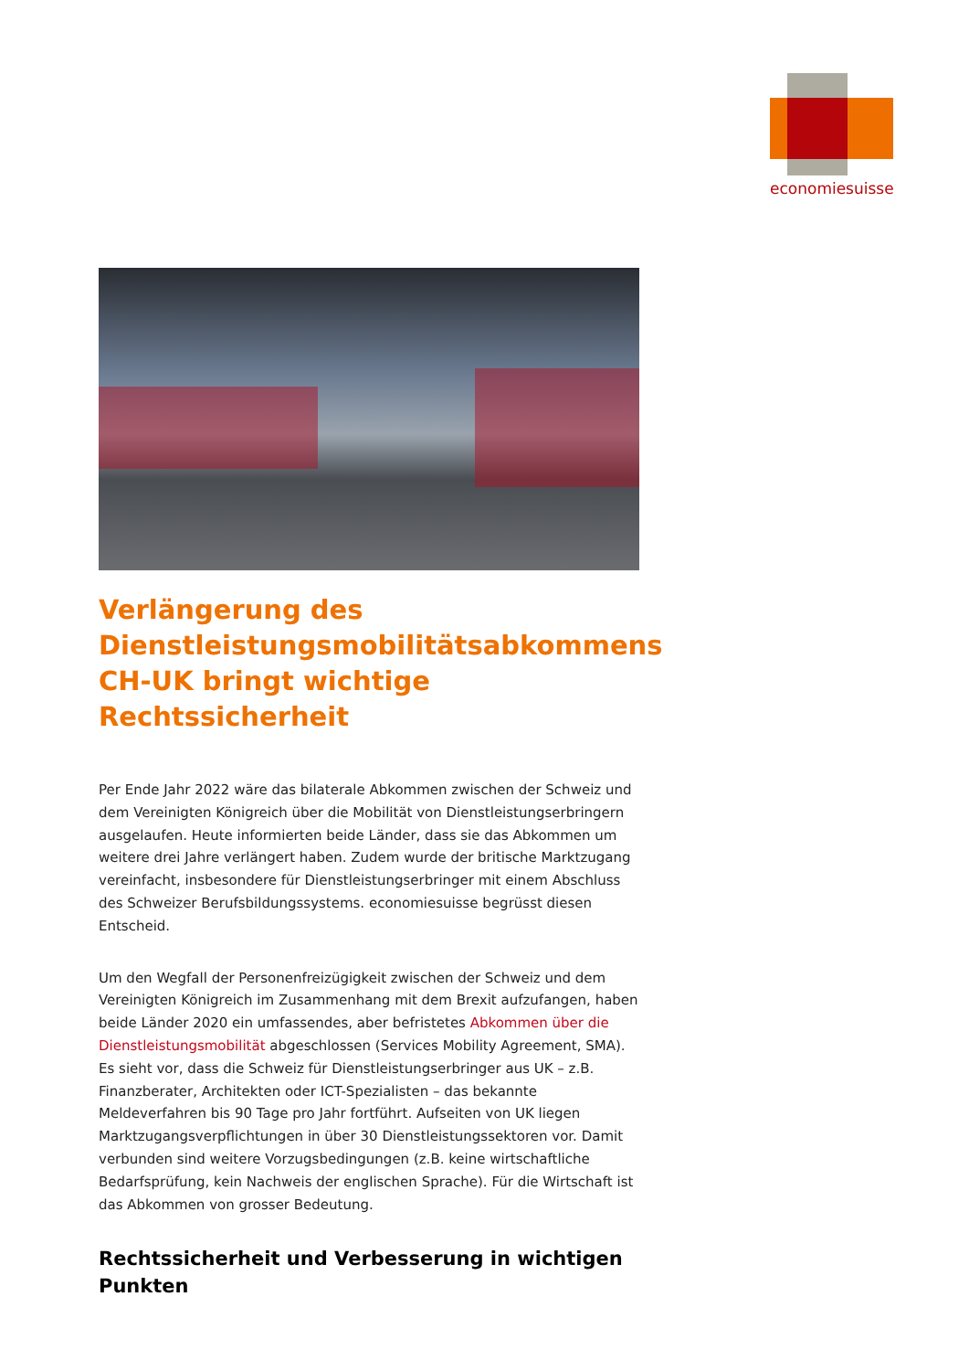economiesuisse
Verlängerung des Dienstleistungsmobilitätsabkommens CH-UK bringt wichtige Rechtssicherheit
Per Ende Jahr 2022 wäre das bilaterale Abkommen zwischen der Schweiz und dem Vereinigten Königreich über die Mobilität von Dienstleistungserbringern ausgelaufen. Heute informierten beide Länder, dass sie das Abkommen um weitere drei Jahre verlängert haben. Zudem wurde der britische Marktzugang vereinfacht, insbesondere für Dienstleistungserbringer mit einem Abschluss des Schweizer Berufsbildungssystems. economiesuisse begrüsst diesen Entscheid.
Um den Wegfall der Personenfreizügigkeit zwischen der Schweiz und dem Vereinigten Königreich im Zusammenhang mit dem Brexit aufzufangen, haben beide Länder 2020 ein umfassendes, aber befristetes Abkommen über die Dienstleistungsmobilität abgeschlossen (Services Mobility Agreement, SMA). Es sieht vor, dass die Schweiz für Dienstleistungserbringer aus UK – z.B. Finanzberater, Architekten oder ICT-Spezialisten – das bekannte Meldeverfahren bis 90 Tage pro Jahr fortführt. Aufseiten von UK liegen Marktzugangsverpflichtungen in über 30 Dienstleistungssektoren vor. Damit verbunden sind weitere Vorzugsbedingungen (z.B. keine wirtschaftliche Bedarfsprüfung, kein Nachweis der englischen Sprache). Für die Wirtschaft ist das Abkommen von grosser Bedeutung.
Rechtssicherheit und Verbesserung in wichtigen Punkten